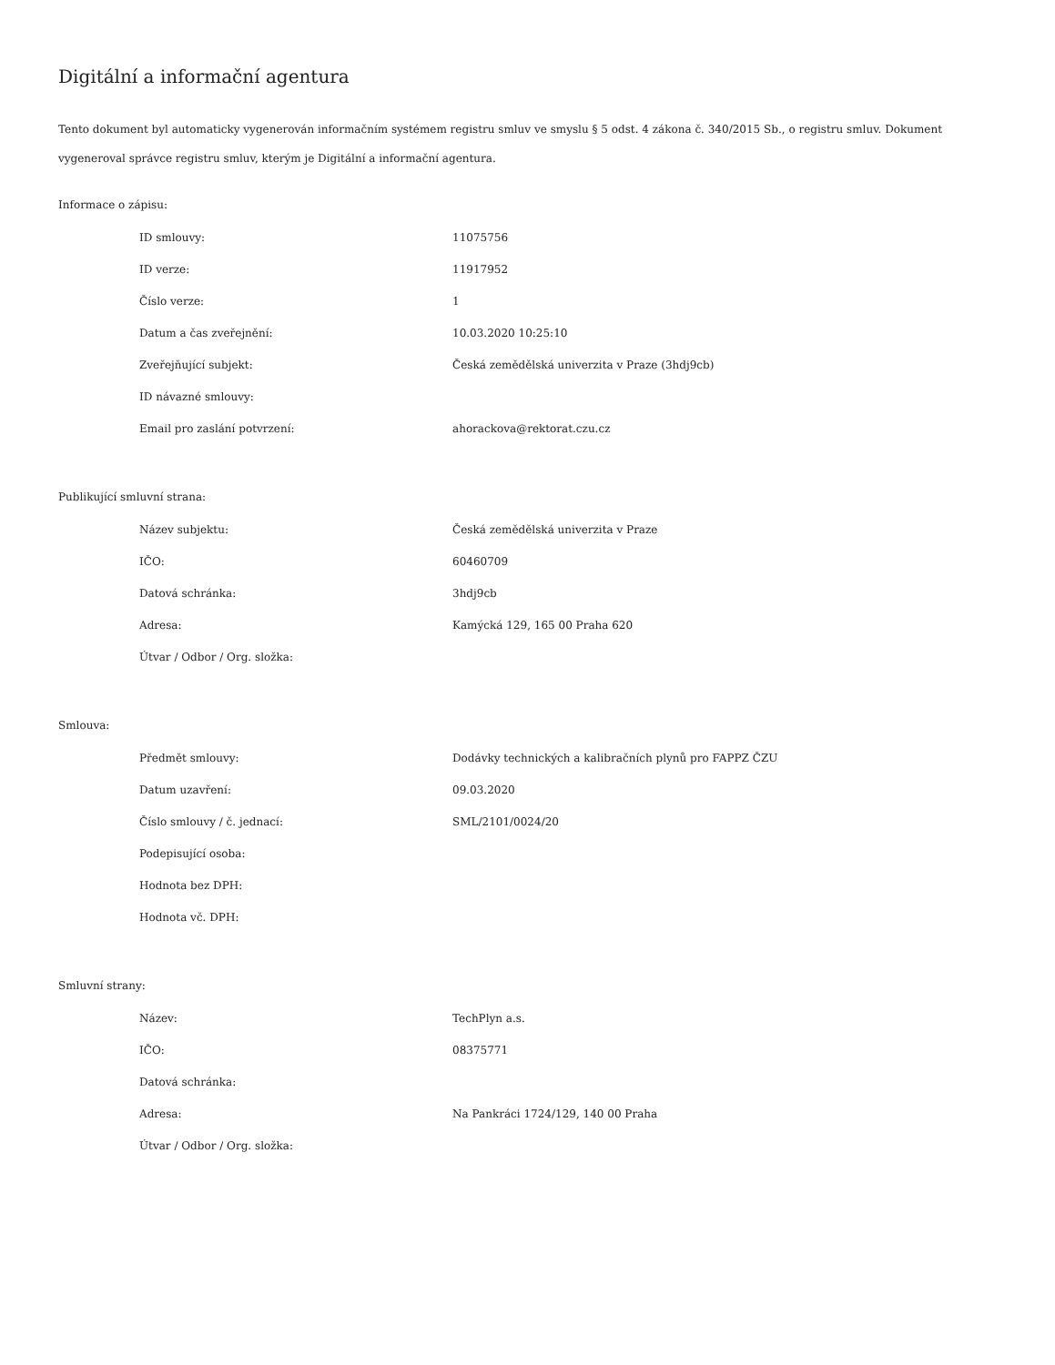Digitální a informační agentura
Tento dokument byl automaticky vygenerován informačním systémem registru smluv ve smyslu § 5 odst. 4 zákona č. 340/2015 Sb., o registru smluv. Dokument vygeneroval správce registru smluv, kterým je Digitální a informační agentura.
Informace o zápisu:
| ID smlouvy: | 11075756 |
| ID verze: | 11917952 |
| Číslo verze: | 1 |
| Datum a čas zveřejnění: | 10.03.2020 10:25:10 |
| Zveřejňující subjekt: | Česká zemědělská univerzita v Praze (3hdj9cb) |
| ID návazné smlouvy: | |
| Email pro zaslání potvrzení: | ahorackova@rektorat.czu.cz |
Publikující smluvní strana:
| Název subjektu: | Česká zemědělská univerzita v Praze |
| IČO: | 60460709 |
| Datová schránka: | 3hdj9cb |
| Adresa: | Kamýcká 129, 165 00 Praha 620 |
| Útvar / Odbor / Org. složka: | |
Smlouva:
| Předmět smlouvy: | Dodávky technických a kalibračních plynů pro FAPPZ ČZU |
| Datum uzavření: | 09.03.2020 |
| Číslo smlouvy / č. jednací: | SML/2101/0024/20 |
| Podepisující osoba: | |
| Hodnota bez DPH: | |
| Hodnota vč. DPH: | |
Smluvní strany:
| Název: | TechPlyn a.s. |
| IČO: | 08375771 |
| Datová schránka: | |
| Adresa: | Na Pankráci 1724/129, 140 00 Praha |
| Útvar / Odbor / Org. složka: | |